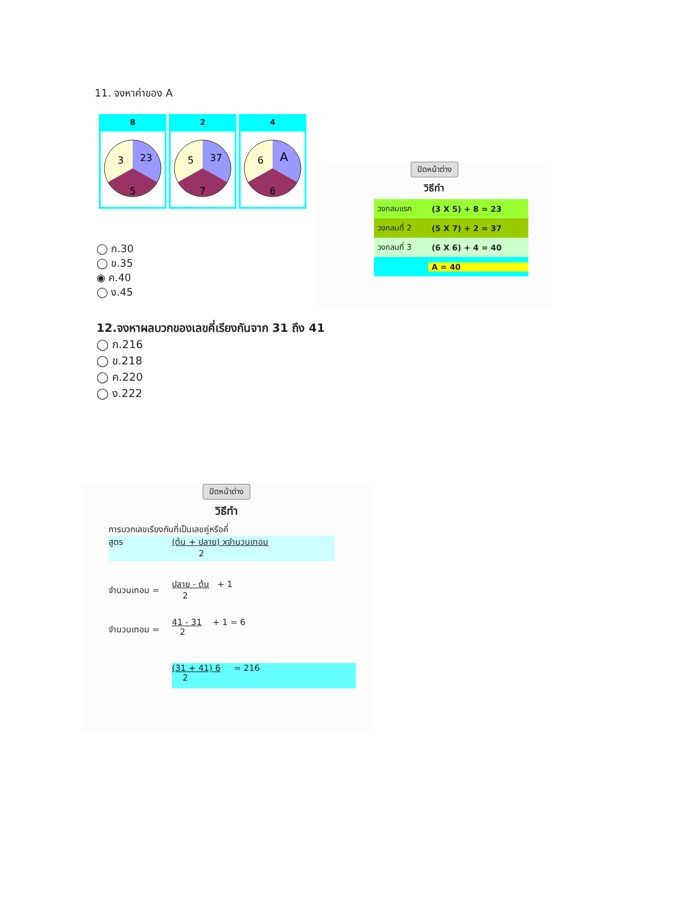11. จงหาค่าของ A
| 8 | 2 | 4 |
| --- | --- | --- |
| 3 23 5 | 5 37 7 | 6 A 6 |
◯ ก.30
◯ ข.35
◉ ค.40
◯ ง.45
ปิดหน้าต่าง
วิธีทำ
| วงกลมแรก | (3 X 5) + 8 = 23 |
| วงกลมที่ 2 | (5 X 7) + 2 = 37 |
| วงกลมที่ 3 | (6 X 6) + 4 = 40 |
| | A = 40 |
12.จงหาผลบวกของเลขคี่เรียงกันจาก 31 ถึง 41
◯ ก.216
◯ ข.218
◯ ค.220
◯ ง.222
ปิดหน้าต่าง
วิธีทำ
การบวกเลขเรียงกันที่เป็นเลขคู่หรือคี่
สูตร (ต้น + ปลาย) xจำนวนเทอม
2
จำนวนเทอม = ปลาย - ต้น + 1
2
จำนวนเทอม = 41 - 31 + 1 = 6
2
(31 + 41) 6 = 216
2